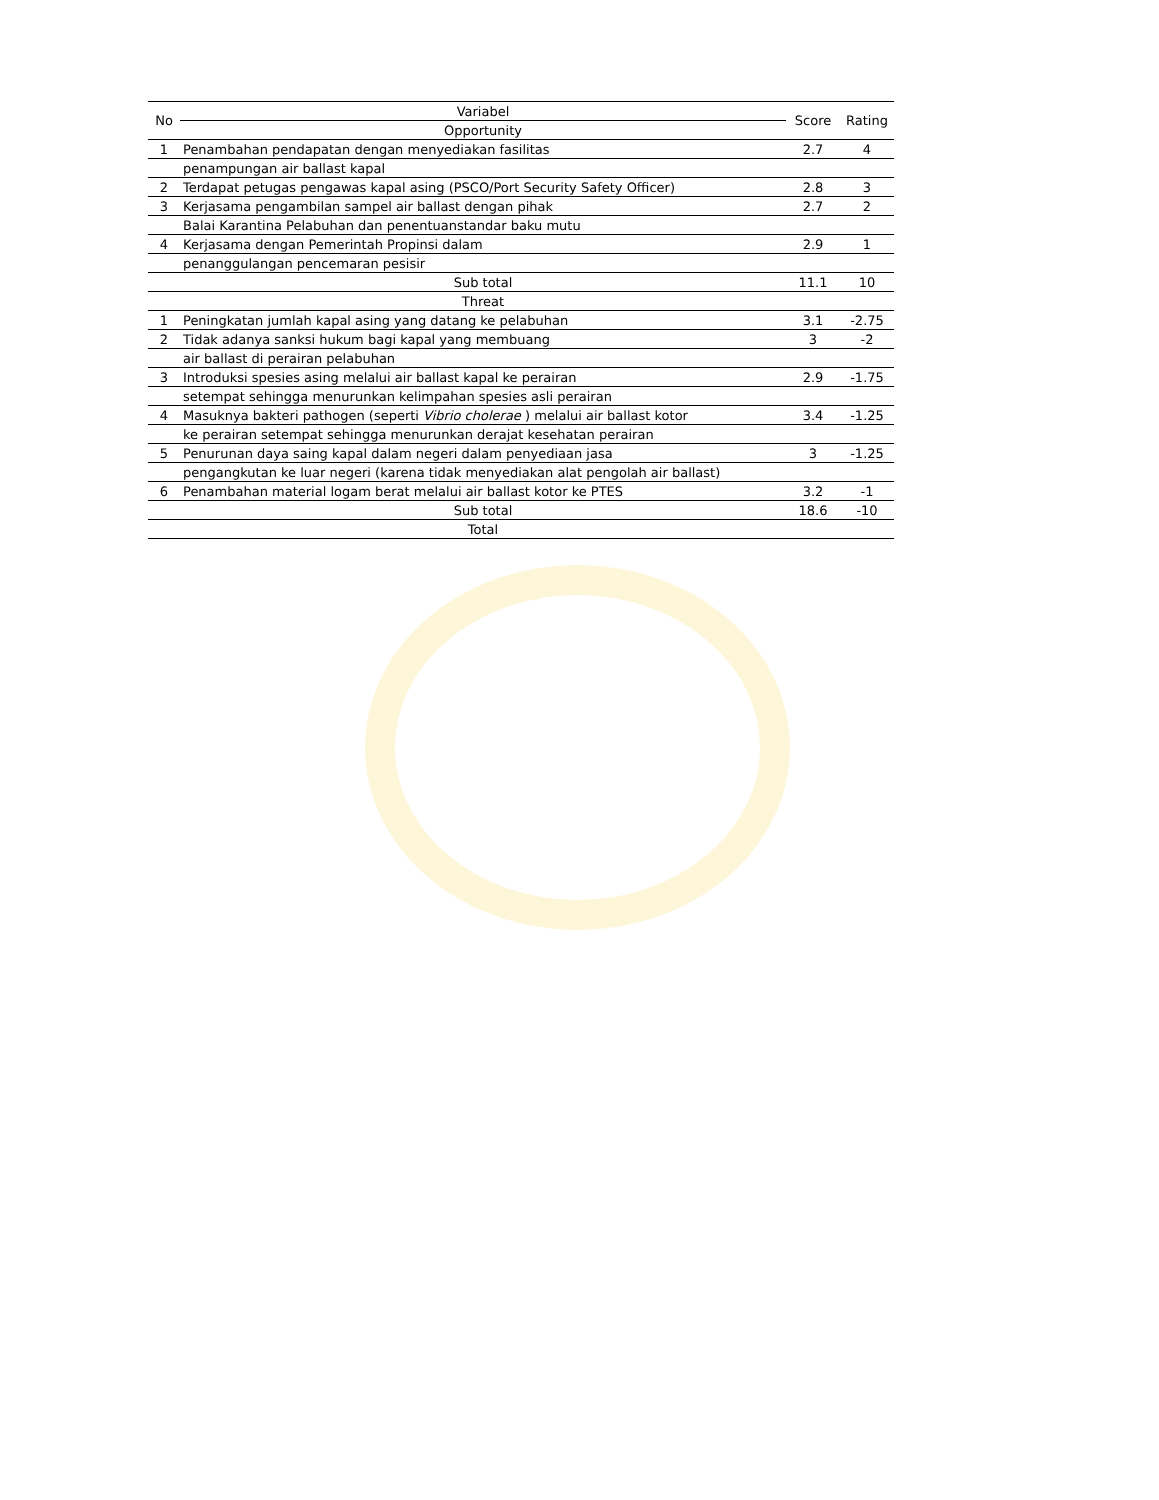| No | Variabel | Score | Rating |
| --- | --- | --- | --- |
| | Opportunity | | |
| 1 | Penambahan pendapatan dengan menyediakan fasilitas | 2.7 | 4 |
| | penampungan air ballast kapal | | |
| 2 | Terdapat petugas pengawas kapal asing (PSCO/Port Security Safety Officer) | 2.8 | 3 |
| 3 | Kerjasama pengambilan sampel air ballast dengan pihak | 2.7 | 2 |
| | Balai Karantina Pelabuhan dan penentuanstandar baku mutu | | |
| 4 | Kerjasama dengan Pemerintah Propinsi dalam | 2.9 | 1 |
| | penanggulangan pencemaran pesisir | | |
| | Sub total | 11.1 | 10 |
| | Threat | | |
| 1 | Peningkatan jumlah kapal asing yang datang ke pelabuhan | 3.1 | -2.75 |
| 2 | Tidak adanya sanksi hukum bagi kapal yang membuang | 3 | -2 |
| | air ballast di perairan pelabuhan | | |
| 3 | Introduksi spesies asing melalui air ballast kapal ke perairan | 2.9 | -1.75 |
| | setempat sehingga menurunkan kelimpahan spesies asli perairan | | |
| 4 | Masuknya bakteri pathogen (seperti Vibrio cholerae ) melalui air ballast kotor | 3.4 | -1.25 |
| | ke perairan setempat sehingga menurunkan derajat kesehatan perairan | | |
| 5 | Penurunan daya saing kapal dalam negeri dalam penyediaan jasa | 3 | -1.25 |
| | pengangkutan ke luar negeri (karena tidak menyediakan alat pengolah air ballast) | | |
| 6 | Penambahan material logam berat melalui air ballast kotor ke PTES | 3.2 | -1 |
| | Sub total | 18.6 | -10 |
| | Total | | |